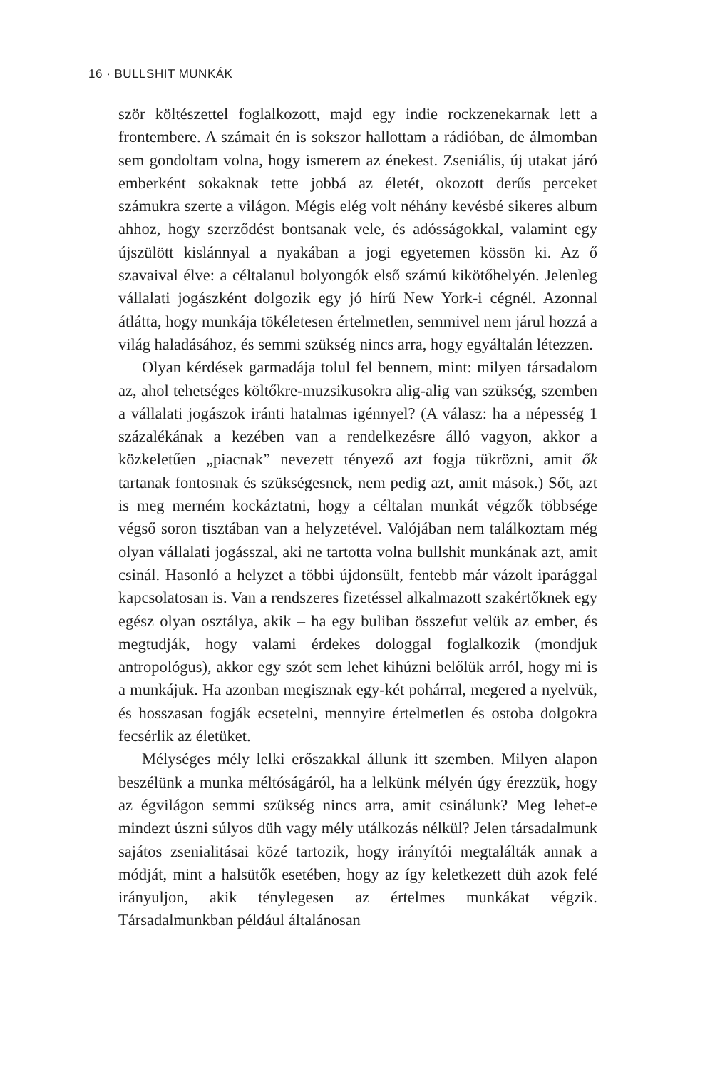16 · BULLSHIT MUNKÁK
ször költészettel foglalkozott, majd egy indie rockzenekarnak lett a frontembere. A számait én is sokszor hallottam a rádióban, de álmomban sem gondoltam volna, hogy ismerem az énekest. Zseniális, új utakat járó emberként sokaknak tette jobbá az életét, okozott derűs perceket számukra szerte a világon. Mégis elég volt néhány kevésbé sikeres album ahhoz, hogy szerződést bontsanak vele, és adósságokkal, valamint egy újszülött kislánnyal a nyakában a jogi egyetemen kössön ki. Az ő szavaival élve: a céltalanul bolyongók első számú kikötőhelyén. Jelenleg vállalati jogászként dolgozik egy jó hírű New York-i cégnél. Azonnal átlátta, hogy munkája tökéletesen értelmetlen, semmivel nem járul hozzá a világ haladásához, és semmi szükség nincs arra, hogy egyáltalán létezzen.
Olyan kérdések garmadája tolul fel bennem, mint: milyen társadalom az, ahol tehetséges költőkre-muzsikusokra alig-alig van szükség, szemben a vállalati jogászok iránti hatalmas igénnyel? (A válasz: ha a népesség 1 százalékának a kezében van a rendelkezésre álló vagyon, akkor a közkeletűen „piacnak” nevezett tényező azt fogja tükrözni, amit ők tartanak fontosnak és szükségesnek, nem pedig azt, amit mások.) Sőt, azt is meg merném kockáztatni, hogy a céltalan munkát végzők többsége végső soron tisztában van a helyzetével. Valójában nem találkoztam még olyan vállalati jogásszal, aki ne tartotta volna bullshit munkának azt, amit csinál. Hasonló a helyzet a többi újdonsült, fentebb már vázolt iparággal kapcsolatosan is. Van a rendszeres fizetéssel alkalmazott szakértőknek egy egész olyan osztálya, akik – ha egy buliban összefut velük az ember, és megtudják, hogy valami érdekes dologgal foglalkozik (mondjuk antropológus), akkor egy szót sem lehet kihúzni belőlük arról, hogy mi is a munkájuk. Ha azonban megisznak egy-két pohárral, megered a nyelvük, és hosszasan fogják ecsetelni, mennyire értelmetlen és ostoba dolgokra fecsérlik az életüket.
Mélységes mély lelki erőszakkal állunk itt szemben. Milyen alapon beszélünk a munka méltóságáról, ha a lelkünk mélyén úgy érezzük, hogy az égvilágon semmi szükség nincs arra, amit csinálunk? Meg lehet-e mindezt úszni súlyos düh vagy mély utálkozás nélkül? Jelen társadalmunk sajátos zsenialitásai közé tartozik, hogy irányítói megtalálták annak a módját, mint a halsütők esetében, hogy az így keletkezett düh azok felé irányuljon, akik ténylegesen az értelmes munkákat végzik. Társadalmunkban például általánosan